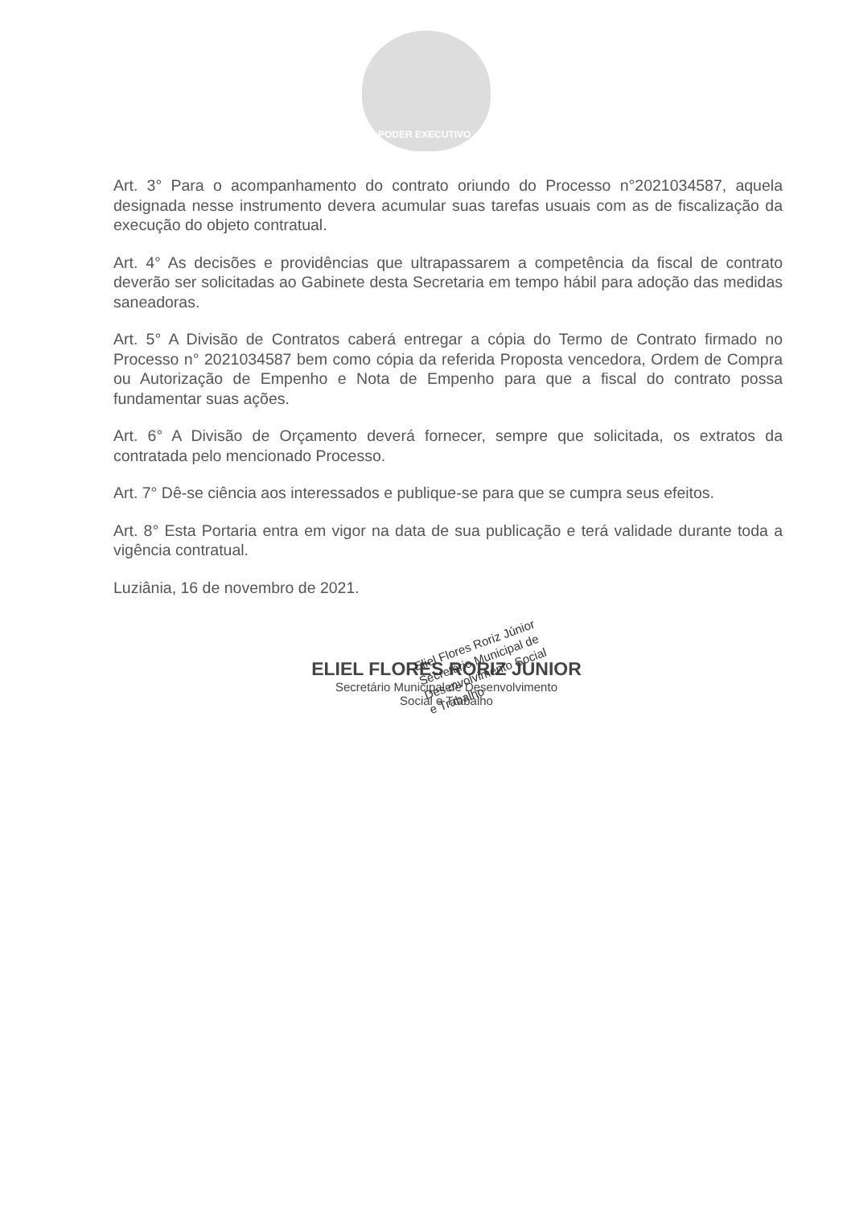PODER EXECUTIVO
Art. 3° Para o acompanhamento do contrato oriundo do Processo n°2021034587, aquela designada nesse instrumento devera acumular suas tarefas usuais com as de fiscalização da execução do objeto contratual.
Art. 4° As decisões e providências que ultrapassarem a competência da fiscal de contrato deverão ser solicitadas ao Gabinete desta Secretaria em tempo hábil para adoção das medidas saneadoras.
Art. 5° A Divisão de Contratos caberá entregar a cópia do Termo de Contrato firmado no Processo n° 2021034587 bem como cópia da referida Proposta vencedora, Ordem de Compra ou Autorização de Empenho e Nota de Empenho para que a fiscal do contrato possa fundamentar suas ações.
Art. 6° A Divisão de Orçamento deverá fornecer, sempre que solicitada, os extratos da contratada pelo mencionado Processo.
Art. 7° Dê-se ciência aos interessados e publique-se para que se cumpra seus efeitos.
Art. 8° Esta Portaria entra em vigor na data de sua publicação e terá validade durante toda a vigência contratual.
Luziânia, 16 de novembro de 2021.
ELIEL FLORES RORIZ JUNIOR
Secretário Municipal de Desenvolvimento
Social e Trabalho
Eliel Flores Roriz Júnior
Secretário Municipal de
Desenvolvimento Social
e Trabalho